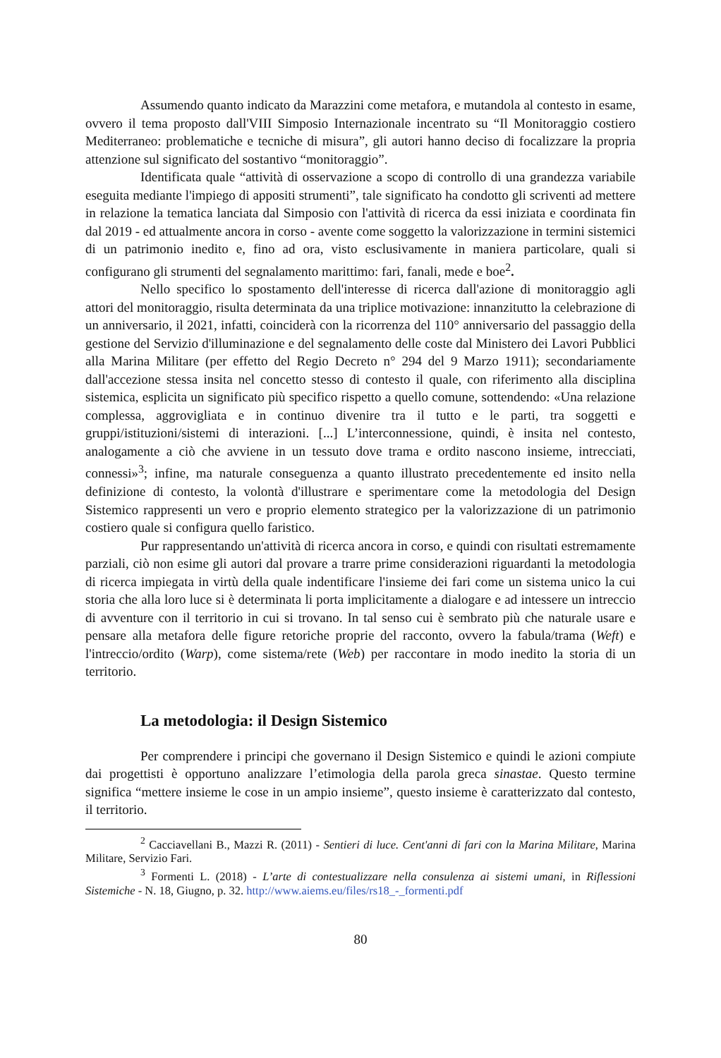Assumendo quanto indicato da Marazzini come metafora, e mutandola al contesto in esame, ovvero il tema proposto dall'VIII Simposio Internazionale incentrato su “Il Monitoraggio costiero Mediterraneo: problematiche e tecniche di misura”, gli autori hanno deciso di focalizzare la propria attenzione sul significato del sostantivo “monitoraggio”.
Identificata quale “attività di osservazione a scopo di controllo di una grandezza variabile eseguita mediante l'impiego di appositi strumenti”, tale significato ha condotto gli scriventi ad mettere in relazione la tematica lanciata dal Simposio con l'attività di ricerca da essi iniziata e coordinata fin dal 2019 - ed attualmente ancora in corso - avente come soggetto la valorizzazione in termini sistemici di un patrimonio inedito e, fino ad ora, visto esclusivamente in maniera particolare, quali si configurano gli strumenti del segnalamento marittimo: fari, fanali, mede e boe<sup>2</sup>.
Nello specifico lo spostamento dell'interesse di ricerca dall'azione di monitoraggio agli attori del monitoraggio, risulta determinata da una triplice motivazione: innanzitutto la celebrazione di un anniversario, il 2021, infatti, coinciderà con la ricorrenza del 110° anniversario del passaggio della gestione del Servizio d'illuminazione e del segnalamento delle coste dal Ministero dei Lavori Pubblici alla Marina Militare (per effetto del Regio Decreto n° 294 del 9 Marzo 1911); secondariamente dall'accezione stessa insita nel concetto stesso di contesto il quale, con riferimento alla disciplina sistemica, esplicita un significato più specifico rispetto a quello comune, sottendendo: «Una relazione complessa, aggrovigliata e in continuo divenire tra il tutto e le parti, tra soggetti e gruppi/istituzioni/sistemi di interazioni. [...] L’interconnessione, quindi, è insita nel contesto, analogamente a ciò che avviene in un tessuto dove trama e ordito nascono insieme, intrecciati, connessi»<sup>3</sup>; infine, ma naturale conseguenza a quanto illustrato precedentemente ed insito nella definizione di contesto, la volontà d'illustrare e sperimentare come la metodologia del Design Sistemico rappresenti un vero e proprio elemento strategico per la valorizzazione di un patrimonio costiero quale si configura quello faristico.
Pur rappresentando un'attività di ricerca ancora in corso, e quindi con risultati estremamente parziali, ciò non esime gli autori dal provare a trarre prime considerazioni riguardanti la metodologia di ricerca impiegata in virtù della quale indentificare l'insieme dei fari come un sistema unico la cui storia che alla loro luce si è determinata li porta implicitamente a dialogare e ad intessere un intreccio di avventure con il territorio in cui si trovano. In tal senso cui è sembrato più che naturale usare e pensare alla metafora delle figure retoriche proprie del racconto, ovvero la fabula/trama (Weft) e l'intreccio/ordito (Warp), come sistema/rete (Web) per raccontare in modo inedito la storia di un territorio.
La metodologia: il Design Sistemico
Per comprendere i principi che governano il Design Sistemico e quindi le azioni compiute dai progettisti è opportuno analizzare l’etimologia della parola greca sinastae. Questo termine significa “mettere insieme le cose in un ampio insieme”, questo insieme è caratterizzato dal contesto, il territorio.
<sup>2</sup> Cacciavellani B., Mazzi R. (2011) - Sentieri di luce. Cent'anni di fari con la Marina Militare, Marina Militare, Servizio Fari.
<sup>3</sup> Formenti L. (2018) - L’arte di contestualizzare nella consulenza ai sistemi umani, in Riflessioni Sistemiche - N. 18, Giugno, p. 32. http://www.aiems.eu/files/rs18_-_formenti.pdf
80